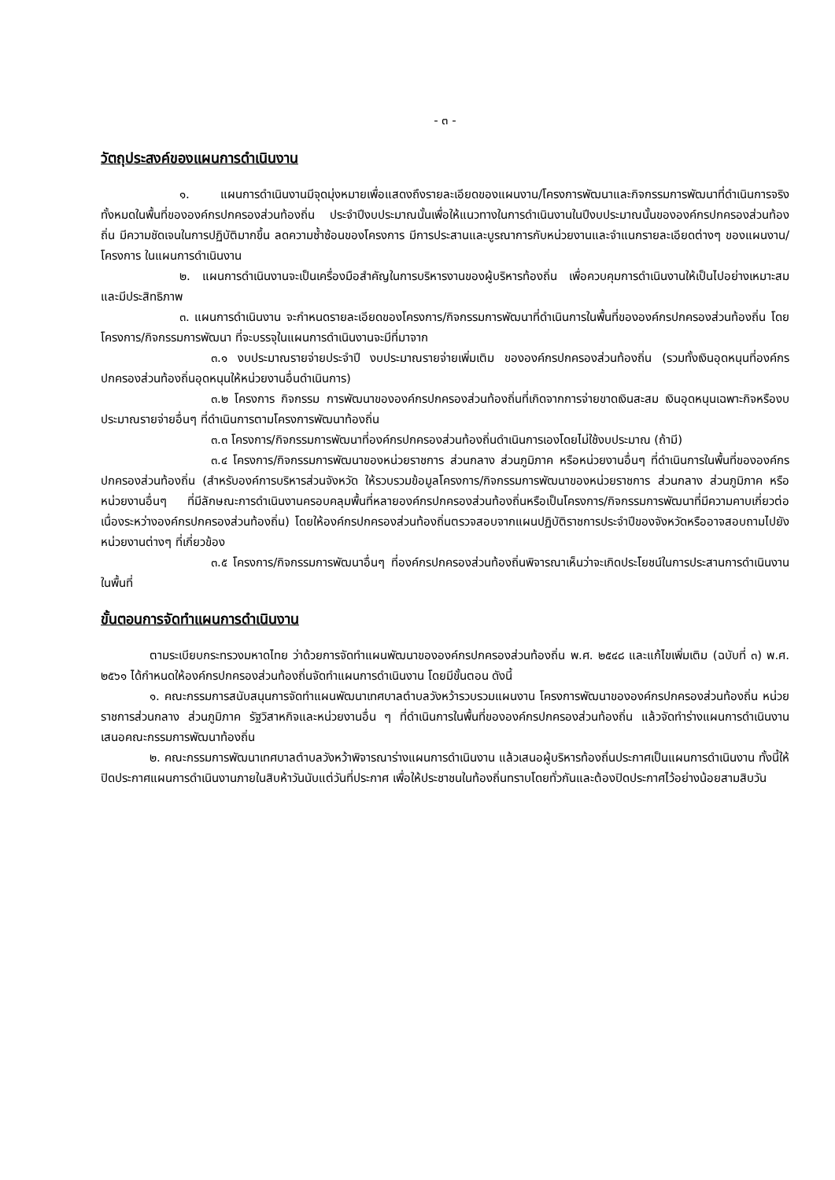- ๓ -
วัตถุประสงค์ของแผนการดำเนินงาน
๑. แผนการดำเนินงานมีจุดมุ่งหมายเพื่อแสดงถึงรายละเอียดของแผนงาน/โครงการพัฒนาและกิจกรรมการพัฒนาที่ดำเนินการจริงทั้งหมดในพื้นที่ขององค์กรปกครองส่วนท้องถิ่น ประจำปีงบประมาณนั้นเพื่อให้แนวทางในการดำเนินงานในปีงบประมาณนั้นขององค์กรปกครองส่วนท้องถิ่น มีความชัดเจนในการปฏิบัติมากขึ้น ลดความซ้ำซ้อนของโครงการ มีการประสานและบูรณาการกับหน่วยงานและจำแนกรายละเอียดต่างๆ ของแผนงาน/โครงการ ในแผนการดำเนินงาน
๒. แผนการดำเนินงานจะเป็นเครื่องมือสำคัญในการบริหารงานของผู้บริหารท้องถิ่น เพื่อควบคุมการดำเนินงานให้เป็นไปอย่างเหมาะสม และมีประสิทธิภาพ
๓. แผนการดำเนินงาน จะกำหนดรายละเอียดของโครงการ/กิจกรรมการพัฒนาที่ดำเนินการในพื้นที่ขององค์กรปกครองส่วนท้องถิ่น โดยโครงการ/กิจกรรมการพัฒนา ที่จะบรรจุในแผนการดำเนินงานจะมีที่มาจาก
๓.๑ งบประมาณรายจ่ายประจำปี งบประมาณรายจ่ายเพิ่มเติม ขององค์กรปกครองส่วนท้องถิ่น (รวมทั้งเงินอุดหนุนที่องค์กรปกครองส่วนท้องถิ่นอุดหนุนให้หน่วยงานอื่นดำเนินการ)
๓.๒ โครงการ กิจกรรม การพัฒนาขององค์กรปกครองส่วนท้องถิ่นที่เกิดจากการจ่ายขาดเงินสะสม เงินอุดหนุนเฉพาะกิจหรืองบประมาณรายจ่ายอื่นๆ ที่ดำเนินการตามโครงการพัฒนาท้องถิ่น
๓.๓ โครงการ/กิจกรรมการพัฒนาที่องค์กรปกครองส่วนท้องถิ่นดำเนินการเองโดยไม่ใช้งบประมาณ (ถ้ามี)
๓.๔ โครงการ/กิจกรรมการพัฒนาของหน่วยราชการ ส่วนกลาง ส่วนภูมิภาค หรือหน่วยงานอื่นๆ ที่ดำเนินการในพื้นที่ขององค์กรปกครองส่วนท้องถิ่น (สำหรับองค์การบริหารส่วนจังหวัด ให้รวบรวมข้อมูลโครงการ/กิจกรรมการพัฒนาของหน่วยราชการ ส่วนกลาง ส่วนภูมิภาค หรือหน่วยงานอื่นๆ ที่มีลักษณะการดำเนินงานครอบคลุมพื้นที่หลายองค์กรปกครองส่วนท้องถิ่นหรือเป็นโครงการ/กิจกรรมการพัฒนาที่มีความคาบเกี่ยวต่อเนื่องระหว่างองค์กรปกครองส่วนท้องถิ่น) โดยให้องค์กรปกครองส่วนท้องถิ่นตรวจสอบจากแผนปฏิบัติราชการประจำปีของจังหวัดหรืออาจสอบถามไปยังหน่วยงานต่างๆ ที่เกี่ยวข้อง
๓.๕ โครงการ/กิจกรรมการพัฒนาอื่นๆ ที่องค์กรปกครองส่วนท้องถิ่นพิจารณาเห็นว่าจะเกิดประโยชน์ในการประสานการดำเนินงานในพื้นที่
ขั้นตอนการจัดทำแผนการดำเนินงาน
ตามระเบียบกระทรวงมหาดไทย ว่าด้วยการจัดทำแผนพัฒนาขององค์กรปกครองส่วนท้องถิ่น พ.ศ. ๒๕๔๘ และแก้ไขเพิ่มเติม (ฉบับที่ ๓) พ.ศ. ๒๕๖๑ ได้กำหนดให้องค์กรปกครองส่วนท้องถิ่นจัดทำแผนการดำเนินงาน โดยมีขั้นตอน ดังนี้
๑. คณะกรรมการสนับสนุนการจัดทำแผนพัฒนาเทศบาลตำบลวังหว้ารวบรวมแผนงาน โครงการพัฒนาขององค์กรปกครองส่วนท้องถิ่น หน่วยราชการส่วนกลาง ส่วนภูมิภาค รัฐวิสาหกิจและหน่วยงานอื่น ๆ ที่ดำเนินการในพื้นที่ขององค์กรปกครองส่วนท้องถิ่น แล้วจัดทำร่างแผนการดำเนินงาน เสนอคณะกรรมการพัฒนาท้องถิ่น
๒. คณะกรรมการพัฒนาเทศบาลตำบลวังหว้าพิจารณาร่างแผนการดำเนินงาน แล้วเสนอผู้บริหารท้องถิ่นประกาศเป็นแผนการดำเนินงาน ทั้งนี้ให้ปิดประกาศแผนการดำเนินงานภายในสิบห้าวันนับแต่วันที่ประกาศ เพื่อให้ประชาชนในท้องถิ่นทราบโดยทั่วกันและต้องปิดประกาศไว้อย่างน้อยสามสิบวัน